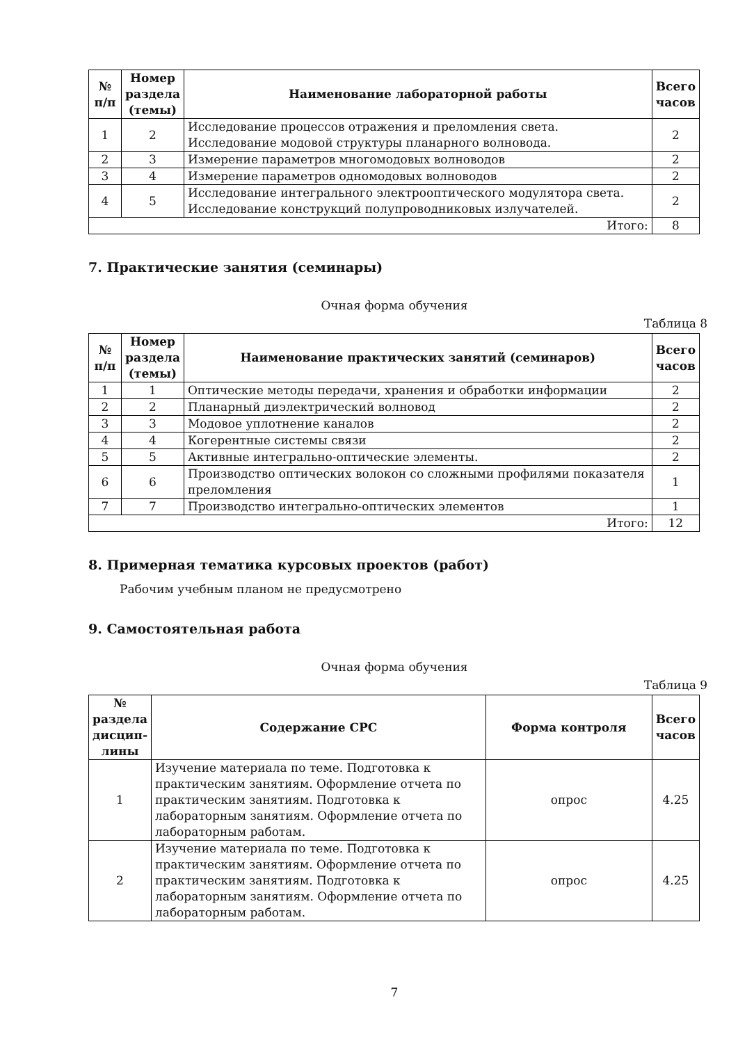| № п/п | Номер раздела (темы) | Наименование лабораторной работы | Всего часов |
| --- | --- | --- | --- |
| 1 | 2 | Исследование процессов отражения и преломления света. Исследование модовой структуры планарного волновода. | 2 |
| 2 | 3 | Измерение параметров многомодовых волноводов | 2 |
| 3 | 4 | Измерение параметров одномодовых волноводов | 2 |
| 4 | 5 | Исследование интегрального электрооптического модулятора света. Исследование конструкций полупроводниковых излучателей. | 2 |
| Итого: | | | 8 |
7. Практические занятия (семинары)
Очная форма обучения
Таблица 8
| № п/п | Номер раздела (темы) | Наименование практических занятий (семинаров) | Всего часов |
| --- | --- | --- | --- |
| 1 | 1 | Оптические методы передачи, хранения и обработки информации | 2 |
| 2 | 2 | Планарный диэлектрический волновод | 2 |
| 3 | 3 | Модовое уплотнение каналов | 2 |
| 4 | 4 | Когерентные системы связи | 2 |
| 5 | 5 | Активные интегрально-оптические элементы. | 2 |
| 6 | 6 | Производство оптических волокон со сложными профилями показателя преломления | 1 |
| 7 | 7 | Производство интегрально-оптических элементов | 1 |
| Итого: | | | 12 |
8. Примерная тематика курсовых проектов (работ)
Рабочим учебным планом не предусмотрено
9. Самостоятельная работа
Очная форма обучения
Таблица 9
| № раздела дисцип-лины | Содержание СРС | Форма контроля | Всего часов |
| --- | --- | --- | --- |
| 1 | Изучение материала по теме. Подготовка к практическим занятиям. Оформление отчета по практическим занятиям. Подготовка к лабораторным занятиям. Оформление отчета по лабораторным работам. | опрос | 4.25 |
| 2 | Изучение материала по теме. Подготовка к практическим занятиям. Оформление отчета по практическим занятиям. Подготовка к лабораторным занятиям. Оформление отчета по лабораторным работам. | опрос | 4.25 |
7